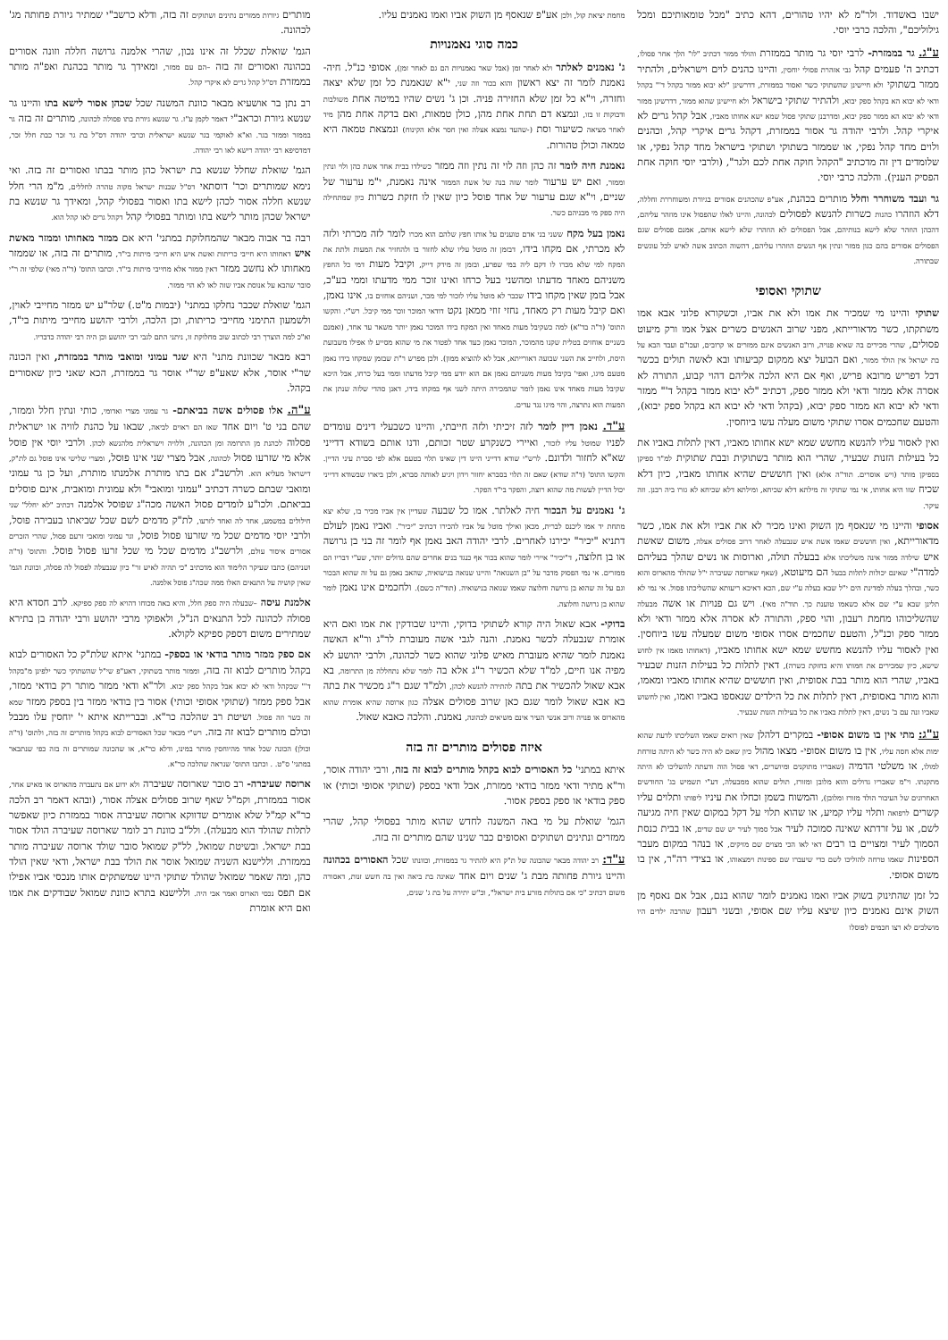ישבו באשדוד. ולר"מ לא יהיו טהורים, דהא כתיב "מכל טומאותיכם ומכל גילוליכם", והלכה כרבי יוסי.
ע"ג. גר בממזרת- לרבי יוסי גר מותר בממזרת והולד ממזר דכתיב "לו" הלך אחר פסולו, דכתיב ה' פעמים קהל גבי אזהרת פסולי יוחסין, והיינו כהנים לוים וישראלים, ולהתיר ממזר בשתוקי ולא חיישינן שהשתוקי כשר ואסור בממזרת, דדרשינן "לא יבוא ממזר בקהל ד'" בקהל ודאי לא יבוא הא בקהל ספק יבוא, ולהתיר שתוקי בישראל ולא חיישינן שהוא ממזר, דדרשינן ממזר ודאי לא יבוא הא ממזר ספק יבוא, ומדרבנן שתוקי פסול שמא ישא אחותו מאביו, אבל קהל גרים לא איקרי קהל. ולרבי יהודה גר אסור בממזרת, דקהל גרים איקרי קהל, וכהנים ולוים מחד קהל נפקי, או שממזר בשתוקי ושתוקי בישראל מחד קהל נפקי, או שלומדים דין זה מדכתיב "הקהל חוקה אחת לכם ולגר", (ולרבי יוסי חוקה אחת הפסיק הענין). והלכה כרבי יוסי.
גר ועבד משוחרר וחלל מותרים בכהנת, אע"פ שהכהנים אסורים בגיורת ומשוחררת וחללה, דלא הוזהרו כהנות כשרות להנשא לפסולים לכהונה, והיינו לאלו שהפסול אינו מוזהר עליהם, דהכהן הוזהר שלא לישא בנותיהם, אבל הפסולים לא הוזהרו שלא לישא אותם, אמנם פסולים שגם הפסולים אסורים בהם כגון ממזר ונתין אף הנשים הוזהרו עליהם, דהשוה הכתוב אשה לאיש לכל עונשים שבתורה.
שתוקי ואסופי
שתוקי והיינו מי שמכיר את אמו ולא את אביו, וכשקורא פלוני אבא אמו משתקתו, כשר מדאורייתא, מפני שרוב האנשים כשרים אצל אמו ורק מיעוט פסולים, שהרי מכירים בה שאיא פנויה, ורוב האנשים אינם ממזרים או קרובים, ועכו"ם ועבד הבא על בת ישראל אין הולד ממזר, ואם הבועל יצא ממקום קביעותו ובא לאשה תולים בכשר דכל דפריש מרובא פריש, ואף אם היא הלכה אליהם דהוי קבוע, התורה לא אסרה אלא ממזר ודאי ולא ממזר ספק, דכתיב "לא יבוא ממזר בקהל ד'" ממזר ודאי לא יבוא הא ממזר ספק יבוא, (בקהל ודאי לא יבוא הא בקהל ספק יבוא), והטעם שחכמים אסרו שתוקי משום מעלה עשו ביוחסין.
ואין לאסור עליו להנשא מחשש שמא ישא אחותו מאביו, דאין לתלות באביו את כל בעילות הזנות שבעיר, שהרי הוא מותר בשתוקית ובבת שתוקית למ"ד ספיקן בספיקן מותר (ויש אוסרים. תוד"ה אלא) ואין חוששים שהיא אחותו מאביו, כיון דלא שכיח שזו היא אחותו, אי נמי שתוקי זה מילתא דלא שכיחא, ומילתא דלא שכיחא לא גזרו ביה רבנן. וזה עיקר.
אסופי והיינו מי שנאסף מן השוק ואינו מכיר לא את אביו ולא את אמו, כשר מדאורייתא, ואין חוששים שאמו אשת איש שנבעלה לאחר דרוב פסולים אצלה, משום שאשת איש שילדה ממזר אינה משליכתו אלא בבעלה תולה, וארוסות או נשים שהלך בעליהם למדה"י שאינם יכולות לתלות בבעל הם מיעוטא, (שאף שארוסה שעיברה י"ל שהולד מהארוס והוא כשר, ובהלך בעלה למדינת הים י"ל שבא בעלה ע"י שם, הכא דאיכא ריעותא שהשליכתו פסול. אי נמי לא תלינן שבא ע"י שם אלא כשאמו טוענת כך. תוד"ה מאי). ויש גם פנויות או אשה מבעלה שהשליכוהו מחמת רעבון, והוי ספק, והתורה לא אסרה אלא ממזר ודאי ולא ממזר ספק וכנ"ל, והטעם שחכמים אסרו אסופי משום שמעלה עשו ביוחסין. ואין לאסור עליו להנשא מחשש שמא ישא אחותו מאביו, (דאחותו מאמו אין לחוש שישא, כיון שמכירים את חמותו והיא בחזקת כשרה), דאין לתלות כל בעילות הזנות שבעיר באביו, שהרי הוא מותר בבת אסופית, ואין חוששים שהיא אחותו מאביו ומאמו, והוא מותר באסופית, דאין לתלות את כל הילדים שנאספו באביו ואמו, ואין לחשוש שאביו זנה עם ב' נשים, דאין לתלות באביו את כל בעילות הזנות שבעיר.
ע"ג: מתי אין בו משום אסופי- במקרים דלהלן שאין רואים שאמו השליכתו לדעת שהוא ימות אלא חסה עליו, אין בו משום אסופי- מצאו מהול כיון שאם לא היה כשר לא היתה טורחת למולו, או משלטי הדמיה (שאבריו מתוקנים ומיושרים, דאי פסול הוה ודעתה להשליכו לא היתה מתקנתו. וי"מ שאבריו גדולים והוא מלובן ומזורז, תולים שהוא ממבעלה, דע"י תשמיש בג' החודשים האחרונים של העיבור הולד מזורז ומלובן), והמשוח בשמן וכחלו את עיניו ליפותו ותלוים עליו קשרים לרפואה ותלוי עליו קמיע, או שהוא תלוי על דקל במקום שאין חיה מגיעה לשם, או על זרדתא שאינה סמוכה לעיר אבל סמוך לעיר יש שם שדים, או בבית כנסת הסמוך לעיר ומצויים בו רבים דאי לאו הכי מצוים שם מזיקים, או בנהר במקום מעבר הספינות שאמו טרחה להוליכו לשם כדי שיעברו שם ספינות וימצאוהו, או בצידי רה"ר, אין בו משום אסופי.
כל זמן שהתינוק בשוק אביו ואמו נאמנים לומר שהוא בנם, אבל אם נאסף מן השוק אינם נאמנים כיון שיצא עליו שם אסופי, ובשני רעבון שהרבה ילדים היו מושלכים לא רצו חכמים לפוסלו
מחמת יציאת קול, ולכן אע"פ שנאסף מן השוק אביו ואמו נאמנים עליו.
כמה סוגי נאמנויות
ג' נאמנים לאלתר ולא לאחר זמן (אבל שאר נאמנויות הם גם לאחר זמן), אסופי כנ"ל. חיה- נאמנת לומר זה יצא ראשון והוא בכור וזה שני, י"א שנאמנת כל זמן שלא יצאה וחזרה, וי"א כל זמן שלא החזירה פניה. וכן ג' נשים שהיו במיטה אחת משולבות ודבוקות זו בזו, ונמצא דם תחת אחת מהן, כולן טמאות, ואם בדקה אחת מהן מיד לאחר מציאה כשיעור וסת (-שהעד נמצא אצלה ואין חסר אלא הקינוח) ונמצאת טמאה היא טמאה וכולן טהורות.
נאמנת חיה לומר זה כהן וזה לוי זה נתין וזה ממזר כשילדו בבית אחד אשת כהן ולוי ונתין וממזר, ואם יש ערעור לומר שזה בנה של אשת הממזר אינה נאמנת, י"מ ערעור של שניים, וי"א שגם ערעור של אחד פוסל כיון שאין לו חזקת כשרות כיון שמתחילה היה ספק מי מבניהם כשר.
נאמן בעל מקח ששני בני אדם טוענים על אותו חפץ שלהם הוא מכרו לומר לזה מכרתי ולזה לא מכרתי, אם מקחו בידו, דבזמן זה מוטל עליו שלא לחזור בו ולהחזיר את המעות ולתת את המקח למי שלא מכרו לו דקם ליה במי שפרע, ובזמן זה מידק דייק, וקיבל מעות דמי כל החפץ משניהם מאחד מדעתו ומהשני בעל כרחו ואינו זוכר ממי מדעתו וממי בע"כ, אבל בזמן שאין מקחו בידו שכבר לא מוטל עליו לזכור למי מכר, ושניהם אוחזים בו, אינו נאמן, ואם קיבל מעות רק מאחד, נחזי זוזי ממאן נקט דודאי המוכר זוכר ממי קיבל. רש"י. והקשו התוס' (ד"ה בד"א) למה כשקיבל מעות מאחד ואין המקח בידו המוכר נאמן יותר משאר עד אחד, (ואמנם בשניים אוחזים בטלית שקנו מהמוכר, המוכר נאמן כעד אחד לפטור את מי שהוא מסייע לו אפילו משבועת היסת, ולחייב את השני שבועה דאורייתא, אבל לא להוציא ממון). ולכן מפרש ר"ת שבזמן שמקחו בידו נאמן מטעם מיגו, ואפי' בקיבל מעות משניהם נאמן אם הוא יודע ממי קיבל מדעתו וממי בעל כרחו, אבל היכא שקיבל מעות מאחד אינו נאמן לומר שהמכירה היתה לשני אף במקחו בידו, דאנן סהדי שלזה שנתן את המעות הוא נתרצה, והוי מיגו נגד עדים.
ע"ד. נאמן דיין לומר לזה זיכיתי ולזה חייבתי, והיינו כשבעלי דינים עומדים לפניו שמוטל עליו לזכור, ואיירי כשנקרע שטר זכותם, ודנו אותם בשודא דדייני שא"א לחזור ולדונם. לרש"י שודא דדייני היינו דין שאינו תלוי בטעם אלא לפי סברת עיני הדיין. והקשו התוס' (ד"ה שודא) שאם זה תלוי בסברא יחזור וידון ויגיע לאותה סברא, ולכן ביארו שבשודא דדייני יכול הדיין לעשות מה שהוא רוצה, והפקר בי"ד הפקר.
ג' נאמנים על הבכור חיה לאלתר. אמו כל שבעה שעדיין אין אביו מכיר בו, שלא יצא מתחת יד אמו ליכנס לברית, מכאן ואילך מוטל על אביו להכירו דכתיב "יכיר". ואביו נאמן לעולם דתניא "יכיר" יכירנו לאחרים. לרבי יהודה האב נאמן אף לומר זה בני בן גרושה או בן חלוצה, ד"יכיר" איירי לומר שהוא בכור אף כנגד בנים אחרים שהם גדולים יותר, שע"י דבריו הם ממזרים. אי נמי הפסוק מדבר על "בן השנואה" והיינו שנואה בנישואיה, שהאב נאמן גם על זה שהוא הבכור וגם על זה שהוא בן גרושה וחלוצה שאמו שנואה בנישואיה. (תוד"ה כשם). ולחכמים אינו נאמן לומר שהוא בן גרושה וחלוצה.
בדוקי- אבא שאול היה קורא לשתוקי בדוקי, והיינו שבודקין את אמו ואם היא אומרת שנבעלה לכשר נאמנת. והנה לגבי אשה מעוברת לר"ג ור"א האשה נאמנת לומר שהיא מעוברת מאיש פלוני שהוא כשר לכהונה, ולרבי יהושע לא מפיה אנו חיים, למ"ד שלא הכשיר ר"ג אלא בה לומר שלא נתחללה מן התרומה, בא אבא שאול להכשיר את בתה להתירה להנשא לכהן, ולמ"ד שגם ר"ג מכשיר את בתה בא אבא שאול לומר שגם כאן שרוב פסולים אצלה כגון ארוסה שהיא אומרת שהוא מהארוס או פנויה ורוב אנשי העיר אינם משיאים לכהונה, נאמנת. והלכה כאבא שאול.
איזה פסולים מותרים זה בזה
איתא במתני' כל האסורים לבוא בקהל מותרים לבוא זה בזה, ורבי יהודה אוסר, ור"א מתיר ודאי ממזר בודאי ממזרת, אבל ודאי בספק (שתוקי אסופי וכותי) או ספק בודאי או ספק בספק אסור.
הגמ' שואלת על מי באה המשנה לחדש שהוא מותר בפסולי קהל, שהרי ממזרים ונתינים ושתוקים ואסופים כבר שנינו שהם מותרים זה בזה.
ע"ד: רב יהודה מבאר שהכונה של ת"ק היא להתיר גר בממזרת, וכוונתו שכל האסורים בכהונה והיינו גיורת פחותה מבת ג' שנים ויום אחד שאינה בת ביאה ואין בה חשש זנות, דאסורה משום דכתיב "כי אם בתולות מזרע בית ישראל", וכ"ש יתירה על בת ג' שנים,
מותרים גיורות ממזרים נתינים ושתוקים זה בזה, ודלא כרשב"י שמתיר גיורת פחותה מג' לכהונה.
הגמ' שואלת שכלל זה אינו נכון, שהרי אלמנה גרושה חללה וזונה אסורים בכהונה ואסורים זה בזה –הם עם ממזר, ומאידך גר מותר בכהנת ואפ"ה מותר בממזרת דס"ל קהל גרים לא איקרי קהל.
רב נתן בר אושעיא מבאר כוונת המשנה שכל שכהן אסור לישא בתו והיינו גר שנשא גיורת וכראב"י דאמר לקמן ע"ז. גר שנשא גיורת בתו פסולה לכהונה, מותרים זה בזה גר בממזר וממזר בגר. וא"א לאוקמי בגר שנשא ישראלית וכרבי יהודה דס"ל בת גר זכר כבת חלל זכר, דמדסיפא רבי יהודה רישא לאו רבי יהודה.
הגמ' שואלת שחלל שנשא בת ישראל כהן מותר בבתו ואסורים זה בזה. ואי נימא שמותרים וכר' דוסתאי דס"ל שבנות ישראל מקוה טהרה לחללים, מ"מ הרי חלל שנשא חללה אסור לכהן לישא בתו ואסור בפסולי קהל, ומאידך גר שנשא בת ישראל שכהן מותר לישא בתו ומותר בפסולי קהל דקהל גרים לאו קהל הוא.
רבה בר אבוה מבאר שהמחלוקת במתני' היא אם ממזר מאחותו וממזר מאשת איש דאחותו היא חייבי כריתות ואשת איש היא חייבי מיתות בי"ד, מותרים זה בזה, או שממזר מאחותו לא נחשב ממזר דאין ממזר אלא מחייבי מיתות בי"ד. וכתבו התוס' (ד"ה מאי) שלפי זה ר"י סובר שהבא על אנוסת אביו שזה לאו לא הוי ממזר.
הגמ' שואלת שכבר נחלקו במתני' (יבמות מ"ט.) שלר"ע יש ממזר מחייבי לאוין, ולשמעון התימני מחייבי כריתות, וכן הלכה, ולרבי יהושע מחייבי מיתות בי"ד, וא"כ למה הוצרך רבי לכתוב שוב מחלוקת זו, ניתני התם לגבי רבי יהושע וכן היה רבי יהודה כדבריו.
רבא מבאר שכוונת מתני' היא שגר עמוני ומואבי מותר בממזרת, ואין הכונה שר"י אוסר, אלא שאע"פ שר"י אוסר גר בממזרת, הכא שאני כיון שאסורים בקהל.
ע"ה. אלו פסולים אשה בביאתם- גר עמוני מצרי ואדומי, כותי ונתין חלל וממזר, שהם בני ט' ויום אחד שאז הם ראוים לביאה, שבאו על כהנת לוויה או ישראלית פסלוה לכהנת מן התרומה ומן הכהונה, וללויה וישראלית מלהנשא לכהן. ולרבי יוסי אין פוסל אלא מי שזרעו פסול לכהונה, אבל מצרי שני אינו פוסל, ומצרי שלישי אינו פוסל גם לת"ק, דישראל מעליא הוא. ולרשב"ג אם בתו מותרת אלמנתו מותרת, ועל כן גר עמוני ומואבי שבתם כשרה דכתיב "עמוני ומואבי" ולא עמונית ומואבית, אינם פוסלים בביאתם. ולכו"ע לומדים פסול האשה מכה"ג שפוסל אלמנה דכתיב "לא יחלל" שני חילולים במשמע, אחד לה ואחד לזרעו, לת"ק מדמים לשם שכל שביאתו בעבירה פוסל, ולרבי יוסי מדמים שכל מי שזרעו פסול פוסל, וגר עמוני ומואבי זרעם פסול, שהרי הזכרים אסורים איסור עולם, ולרשב"ג מדמים שכל מי שכל זרעו פסול פוסל. והתוס' (ד"ה ושניהם) כתבו שעיקר הלימוד הוא מדכתיב "כי תהיה לאיש זר" כיון שנבעלה לפסול לה פסלה, וכוונת הגמ' שאין קושיה על התנאים האלו ממה שכה"ג פוסל אלמנה.
אלמנת עיסה –שבעלה היה ספק חלל, והיא באה מכוחו דהויא לה ספק ספיקא. לרב חסדא היא פסולה לכהונה לכל התנאים הנ"ל, ולאפוקי מרבי יהושע ורבי יהודה בן בתירא שמתירים משום דספק ספיקא לקולא.
אם ספק ממזר מותר בודאי או בספק- במתני' איתא שלת"ק כל האסורים לבוא בקהל מותרים לבוא זה בזה, וממזר מותר בשתוקי, דאע"פ שי"ל שהשתוקי כשר ילפינן מ"בקהל ד'" שבקהל ודאי לא יבוא אבל בקהל ספק יבוא. ולר"א ודאי ממזר מותר רק בודאי ממזר, אבל ספק ממזר (שתוקי אסופי וכותי) אסור בין בודאי ממזר בין בספק ממזר שמא זה כשר וזה פסול. ושיטת רב שהלכה כר"א. ובברייתא איתא י' יוחסין עלו מבבל וכולם מותרים לבוא זה בזה. רש"י מבאר שכל האסורים לבוא בקהל מותרים זה בזה, ולתוס' (ד"ה וכולן) הכונה שכל אחד מהיוחסין מותר במינו, ודלא כר"א, או שהכונה שמותרים זה בזה כפי שנתבאר במתני' ס"ט. . וכתבו התוס' שנראה שהלכה כר"א.
ארוסה שעיברה- רב סובר שארוסה שעיברה ולא ידוע אם נתעברה מהארוס או מאיש אחר, אסור בממזרת, וקמ"ל שאף שרוב פסולים אצלה אסור, (ובהא דאמר רב הלכה כר"א קמ"ל שלא אומרים שדווקא ארוסה שעיברה אסור בממזרת כיון שאפשר לתלות שהולד הוא מבעלה). ולל"ב כוונת רב לומר שארוסה שעיברה הולד אסור בבת ישראל. ובשיטת שמואל, לל"ק שמואל סובר שולד ארוסה שעיברה מותר בממזרת. וללישנא השניה שמואל אוסר את הולד בבת ישראל, ודאי שאין הולד כהן, ומה שאמר שמואל שהולד שתוקי היינו שמשתקים אותו מנכסי אביו אפילו אם תפס נכסי הארוס ואמר אבי היה. וללישנא בתרא כוונת שמואל שבודקים את אמו ואם היא אומרת